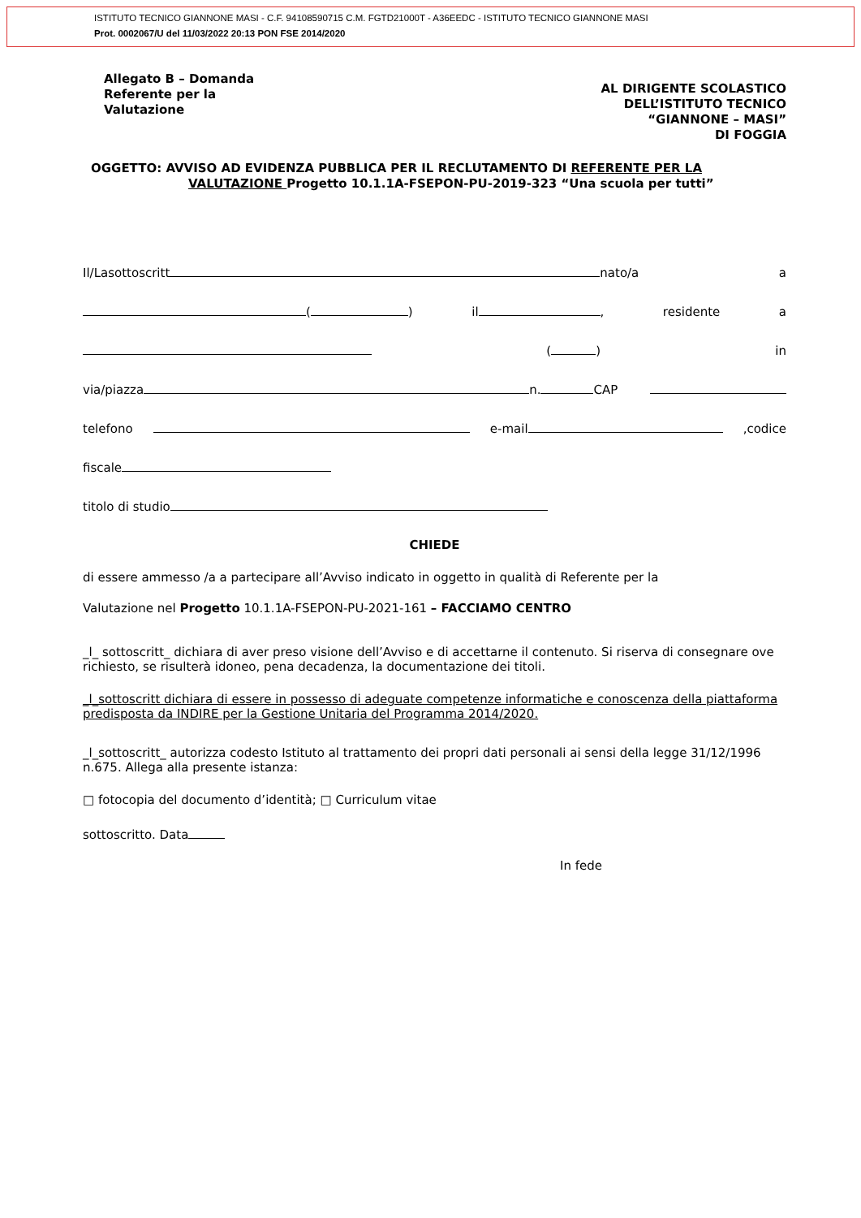ISTITUTO TECNICO GIANNONE MASI - C.F. 94108590715 C.M. FGTD21000T - A36EEDC - ISTITUTO TECNICO GIANNONE MASI
Prot. 0002067/U del 11/03/2022 20:13 PON FSE 2014/2020
Allegato B – Domanda
Referente per la
Valutazione
AL DIRIGENTE SCOLASTICO
DELL’ISTITUTO TECNICO
“GIANNONE – MASI”
DI FOGGIA
OGGETTO: AVVISO AD EVIDENZA PUBBLICA PER IL RECLUTAMENTO DI REFERENTE PER LA
VALUTAZIONE Progetto 10.1.1A-FSEPON-PU-2019-323 “Una scuola per tutti”
Il/Lasottoscritt nato/a a
( ) il , residente a
( ) in
via/piazza n. CAP
telefono e-mail,codice
fiscale
titolo di studio
CHIEDE
di essere ammesso /a a partecipare all’Avviso indicato in oggetto in qualità di Referente per la
Valutazione nel Progetto 10.1.1A-FSEPON-PU-2021-161 – FACCIAMO CENTRO
_l_ sottoscritt_ dichiara di aver preso visione dell’Avviso e di accettarne il contenuto. Si riserva di consegnare ove richiesto, se risulterà idoneo, pena decadenza, la documentazione dei titoli.
_l_sottoscritt dichiara di essere in possesso di adeguate competenze informatiche e conoscenza della piattaforma predisposta da INDIRE per la Gestione Unitaria del Programma 2014/2020.
_l_sottoscritt_ autorizza codesto Istituto al trattamento dei propri dati personali ai sensi della legge 31/12/1996 n.675. Allega alla presente istanza:
□ fotocopia del documento d’identità; □ Curriculum vitae
sottoscritto. Data
In fede